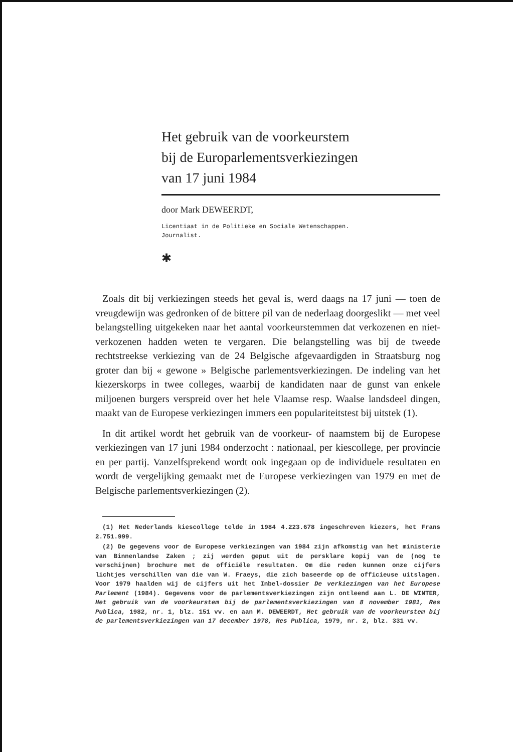Het gebruik van de voorkeurstem
bij de Europarlementsverkiezingen
van 17 juni 1984
door Mark DEWEERDT,
Licentiaat in de Politieke en Sociale Wetenschappen.
Journalist.
✱
Zoals dit bij verkiezingen steeds het geval is, werd daags na 17 juni — toen de vreugdewijn was gedronken of de bittere pil van de nederlaag doorgeslikt — met veel belangstelling uitgekeken naar het aantal voorkeurstemmen dat verkozenen en niet-verkozenen hadden weten te vergaren. Die belangstelling was bij de tweede rechtstreekse verkiezing van de 24 Belgische afgevaardigden in Straatsburg nog groter dan bij « gewone » Belgische parlementsverkiezingen. De indeling van het kiezerskorps in twee colleges, waarbij de kandidaten naar de gunst van enkele miljoenen burgers verspreid over het hele Vlaamse resp. Waalse landsdeel dingen, maakt van de Europese verkiezingen immers een populariteitstest bij uitstek (1).
In dit artikel wordt het gebruik van de voorkeur- of naamstem bij de Europese verkiezingen van 17 juni 1984 onderzocht : nationaal, per kiescollege, per provincie en per partij. Vanzelfsprekend wordt ook ingegaan op de individuele resultaten en wordt de vergelijking gemaakt met de Europese verkiezingen van 1979 en met de Belgische parlementsverkiezingen (2).
(1) Het Nederlands kiescollege telde in 1984 4.223.678 ingeschreven kiezers, het Frans 2.751.999.
(2) De gegevens voor de Europese verkiezingen van 1984 zijn afkomstig van het ministerie van Binnenlandse Zaken ; zij werden geput uit de persklare kopij van de (nog te verschijnen) brochure met de officiële resultaten. Om die reden kunnen onze cijfers lichtjes verschillen van die van W. Fraeys, die zich baseerde op de officieuse uitslagen. Voor 1979 haalden wij de cijfers uit het Inbel-dossier De verkiezingen van het Europese Parlement (1984). Gegevens voor de parlementsverkiezingen zijn ontleend aan L. DE WINTER, Het gebruik van de voorkeurstem bij de parlementsverkiezingen van 8 november 1981, Res Publica, 1982, nr. 1, blz. 151 vv. en aan M. DEWEERDT, Het gebruik van de voorkeurstem bij de parlementsverkiezingen van 17 december 1978, Res Publica, 1979, nr. 2, blz. 331 vv.